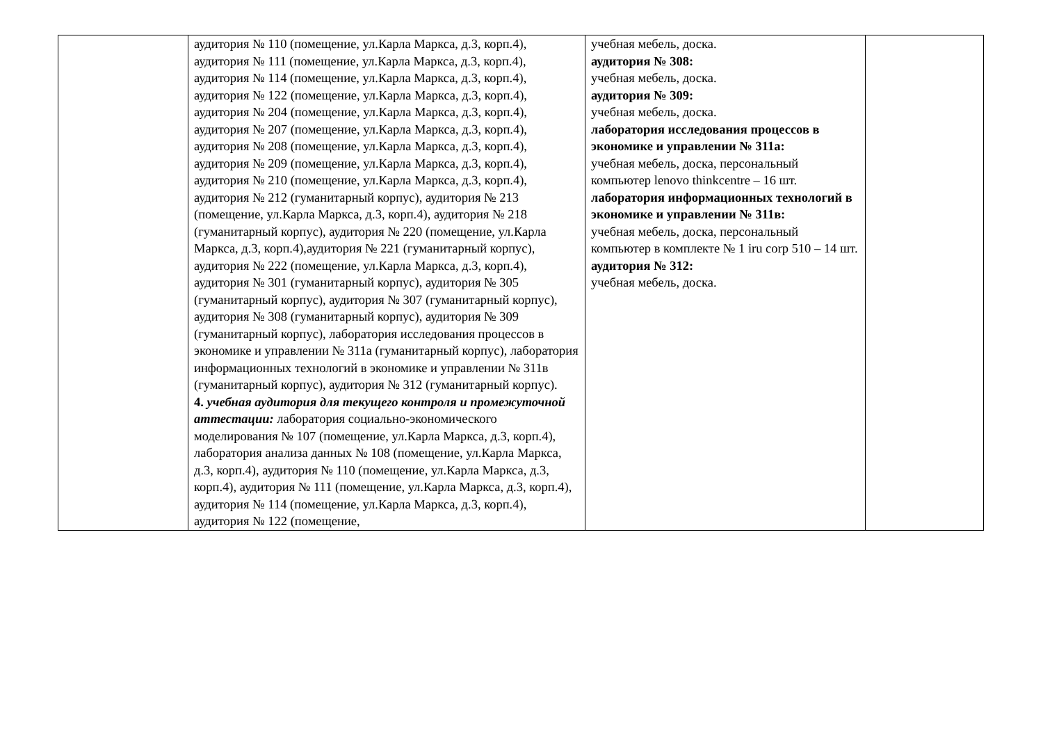| | аудитория № 110 (помещение, ул.Карла Маркса, д.3, корп.4), аудитория № 111 (помещение, ул.Карла Маркса, д.3, корп.4), аудитория № 114 (помещение, ул.Карла Маркса, д.3, корп.4), аудитория № 122 (помещение, ул.Карла Маркса, д.3, корп.4), аудитория № 204 (помещение, ул.Карла Маркса, д.3, корп.4), аудитория № 207 (помещение, ул.Карла Маркса, д.3, корп.4), аудитория № 208 (помещение, ул.Карла Маркса, д.3, корп.4), аудитория № 209 (помещение, ул.Карла Маркса, д.3, корп.4), аудитория № 210 (помещение, ул.Карла Маркса, д.3, корп.4), аудитория № 212 (гуманитарный корпус), аудитория № 213 (помещение, ул.Карла Маркса, д.3, корп.4), аудитория № 218 (гуманитарный корпус), аудитория № 220 (помещение, ул.Карла Маркса, д.3, корп.4),аудитория № 221 (гуманитарный корпус), аудитория № 222 (помещение, ул.Карла Маркса, д.3, корп.4), аудитория № 301 (гуманитарный корпус), аудитория № 305 (гуманитарный корпус), аудитория № 307 (гуманитарный корпус), аудитория № 308 (гуманитарный корпус), аудитория № 309 (гуманитарный корпус), лаборатория исследования процессов в экономике и управлении № 311а (гуманитарный корпус), лаборатория информационных технологий в экономике и управлении № 311в (гуманитарный корпус), аудитория № 312 (гуманитарный корпус). 4. учебная аудитория для текущего контроля и промежуточной аттестации: лаборатория социально-экономического моделирования № 107 (помещение, ул.Карла Маркса, д.3, корп.4), лаборатория анализа данных № 108 (помещение, ул.Карла Маркса, д.3, корп.4), аудитория № 110 (помещение, ул.Карла Маркса, д.3, корп.4), аудитория № 111 (помещение, ул.Карла Маркса, д.3, корп.4), аудитория № 114 (помещение, ул.Карла Маркса, д.3, корп.4), аудитория № 122 (помещение, | учебная мебель, доска. аудитория № 308: учебная мебель, доска. аудитория № 309: учебная мебель, доска. лаборатория исследования процессов в экономике и управлении № 311а: учебная мебель, доска, персональный компьютер lenovo thinkcentre – 16 шт. лаборатория информационных технологий в экономике и управлении № 311в: учебная мебель, доска, персональный компьютер в комплекте № 1 iru corp 510 – 14 шт. аудитория № 312: учебная мебель, доска. | |